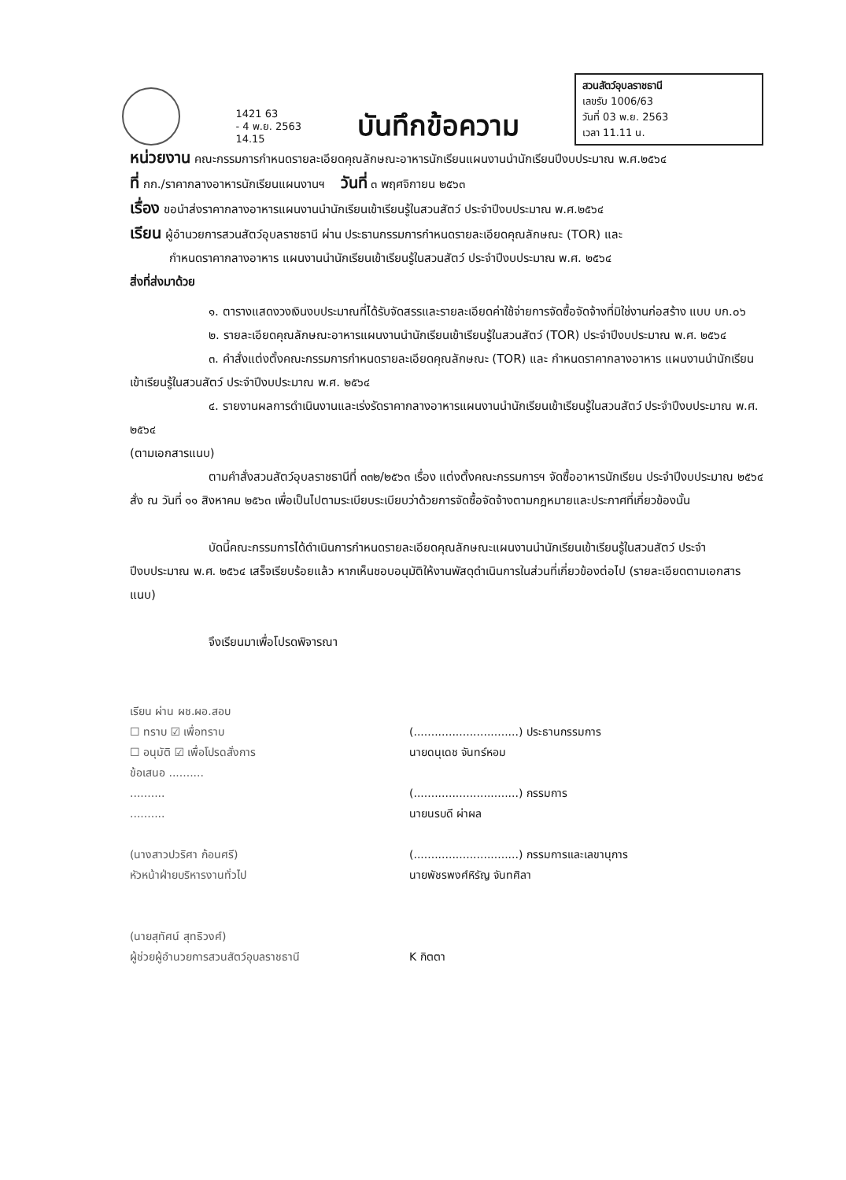1421 63
- 4 พ.ย. 2563
14.15
บันทึกข้อความ
สวนสัตว์อุบลราชธานี
เลขรับ 1006/63
วันที่ 03 พ.ย. 2563
เวลา 11.11 น.
หน่วยงาน คณะกรรมการกำหนดรายละเอียดคุณลักษณะอาหารนักเรียนแผนงานนำนักเรียนปีงบประมาณ พ.ศ.๒๕๖๔
ที่ กก./ราคากลางอาหารนักเรียนแผนงานฯ
วันที่ ๓ พฤศจิกายน ๒๕๖๓
เรื่อง ขอนำส่งราคากลางอาหารแผนงานนำนักเรียนเข้าเรียนรู้ในสวนสัตว์ ประจำปีงบประมาณ พ.ศ.๒๕๖๔
เรียน ผู้อำนวยการสวนสัตว์อุบลราชธานี ผ่าน ประธานกรรมการกำหนดรายละเอียดคุณลักษณะ (TOR) และ
กำหนดราคากลางอาหาร แผนงานนำนักเรียนเข้าเรียนรู้ในสวนสัตว์ ประจำปีงบประมาณ พ.ศ. ๒๕๖๔
สิ่งที่ส่งมาด้วย
๑. ตารางแสดงวงเงินงบประมาณที่ได้รับจัดสรรและรายละเอียดค่าใช้จ่ายการจัดซื้อจัดจ้างที่มิใช่งานก่อสร้าง แบบ บก.๐๖
๒. รายละเอียดคุณลักษณะอาหารแผนงานนำนักเรียนเข้าเรียนรู้ในสวนสัตว์ (TOR) ประจำปีงบประมาณ พ.ศ. ๒๕๖๔
๓. คำสั่งแต่งตั้งคณะกรรมการกำหนดรายละเอียดคุณลักษณะ (TOR) และ กำหนดราคากลางอาหาร แผนงานนำนักเรียนเข้าเรียนรู้ในสวนสัตว์ ประจำปีงบประมาณ พ.ศ. ๒๕๖๔
๔. รายงานผลการดำเนินงานและเร่งรัดราคากลางอาหารแผนงานนำนักเรียนเข้าเรียนรู้ในสวนสัตว์ ประจำปีงบประมาณ พ.ศ. ๒๕๖๔
(ตามเอกสารแนบ)
ตามคำสั่งสวนสัตว์อุบลราชธานีที่ ๓๓๒/๒๕๖๓ เรื่อง แต่งตั้งคณะกรรมการฯ จัดซื้ออาหารนักเรียน ประจำปีงบประมาณ ๒๕๖๔ สั่ง ณ วันที่ ๑๑ สิงหาคม ๒๕๖๓ เพื่อเป็นไปตามระเบียบระเบียบว่าด้วยการจัดซื้อจัดจ้างตามกฎหมายและประกาศที่เกี่ยวข้องนั้น
บัดนี้คณะกรรมการได้ดำเนินการกำหนดรายละเอียดคุณลักษณะแผนงานนำนักเรียนเข้าเรียนรู้ในสวนสัตว์ ประจำปีงบประมาณ พ.ศ. ๒๕๖๔ เสร็จเรียบร้อยแล้ว หากเห็นชอบอนุมัติให้งานพัสดุดำเนินการในส่วนที่เกี่ยวข้องต่อไป (รายละเอียดตามเอกสารแนบ)
จึงเรียนมาเพื่อโปรดพิจารณา
เรียน ผ่าน ผช.ผอ.สอบ
☐ ทราบ ☑ เพื่อทราบ
☐ อนุมัติ ☑ เพื่อโปรดสั่งการ
ข้อเสนอ ..........
..........
..........
(นางสาวปวริศา ก้อนศรี)
หัวหน้าฝ่ายบริหารงานทั่วไป
(นายสุทัศน์ สุทธิวงศ์)
ผู้ช่วยผู้อำนวยการสวนสัตว์อุบลราชธานี
(..............................) ประธานกรรมการ
นายดนุเดช จันทร์หอม
(..............................) กรรมการ
นายนรบดี ผ่าผล
(..............................) กรรมการและเลขานุการ
นายพัชรพงศ์หิรัญ จันทศิลา
K กิตตา